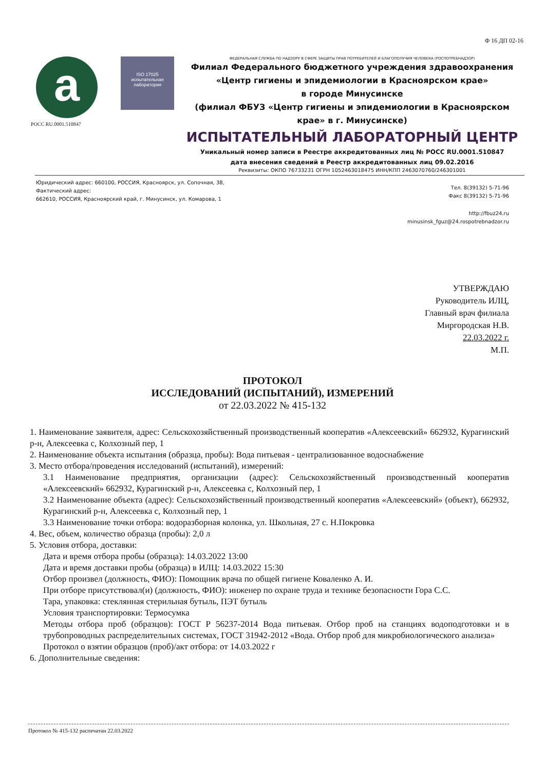Ф 16 ДП 02-16
a ISO 17025
испытательная лаборатория
РОСС RU.0001.510847
ФЕДЕРАЛЬНАЯ СЛУЖБА ПО НАДЗОРУ В СФЕРЕ ЗАЩИТЫ ПРАВ ПОТРЕБИТЕЛЕЙ И БЛАГОПОЛУЧИЯ ЧЕЛОВЕКА (РОСПОТРЕБНАДЗОР)
Филиал Федерального бюджетного учреждения здравоохранения
«Центр гигиены и эпидемиологии в Красноярском крае»
в городе Минусинске
(филиал ФБУЗ «Центр гигиены и эпидемиологии в Красноярском крае» в г. Минусинске)
ИСПЫТАТЕЛЬНЫЙ ЛАБОРАТОРНЫЙ ЦЕНТР
Уникальный номер записи в Реестре аккредитованных лиц № РОСС RU.0001.510847
дата внесения сведений в Реестр аккредитованных лиц 09.02.2016
Реквизиты: ОКПО 76733231 ОГРН 1052463018475 ИНН/КПП 2463070760/246301001
Юридический адрес: 660100, РОССИЯ, Красноярск, ул. Сопочная, 38,
Фактический адрес:
662610, РОССИЯ, Красноярский край, г. Минусинск, ул. Комарова, 1
Тел. 8(39132) 5-71-96
Факс 8(39132) 5-71-96
http://fbuz24.ru
minusinsk_fguz@24.rospotrebnadzor.ru
УТВЕРЖДАЮ
Руководитель ИЛЦ,
Главный врач филиала
Миргородская Н.В.
22.03.2022 г.
М.П.
ПРОТОКОЛ
ИССЛЕДОВАНИЙ (ИСПЫТАНИЙ), ИЗМЕРЕНИЙ
от 22.03.2022 № 415-132
1. Наименование заявителя, адрес: Сельскохозяйственный производственный кооператив «Алексеевский» 662932, Курагинский р-н, Алексеевка с, Колхозный пер, 1
2. Наименование объекта испытания (образца, пробы): Вода питьевая - централизованное водоснабжение
3. Место отбора/проведения исследований (испытаний), измерений:
3.1 Наименование предприятия, организации (адрес): Сельскохозяйственный производственный кооператив «Алексеевский» 662932, Курагинский р-н, Алексеевка с, Колхозный пер, 1
3.2 Наименование объекта (адрес): Сельскохозяйственный производственный кооператив «Алексеевский» (объект), 662932, Курагинский р-н, Алексеевка с, Колхозный пер, 1
3.3 Наименование точки отбора: водоразборная колонка, ул. Школьная, 27 с. Н.Покровка
4. Вес, объем, количество образца (пробы): 2,0 л
5. Условия отбора, доставки:
Дата и время отбора пробы (образца): 14.03.2022 13:00
Дата и время доставки пробы (образца) в ИЛЦ: 14.03.2022 15:30
Отбор произвел (должность, ФИО): Помощник врача по общей гигиене Коваленко А. И.
При отборе присутствовал(и) (должность, ФИО): инженер по охране труда и технике безопасности Гора С.С.
Тара, упаковка: стеклянная стерильная бутыль, ПЭТ бутыль
Условия транспортировки: Термосумка
Методы отбора проб (образцов): ГОСТ Р 56237-2014 Вода питьевая. Отбор проб на станциях водоподготовки и в трубопроводных распределительных системах, ГОСТ 31942-2012 «Вода. Отбор проб для микробиологического анализа»
Протокол о взятии образцов (проб)/акт отбора: от 14.03.2022 г
6. Дополнительные сведения:
Протокол № 415-132 распечатан 22.03.2022